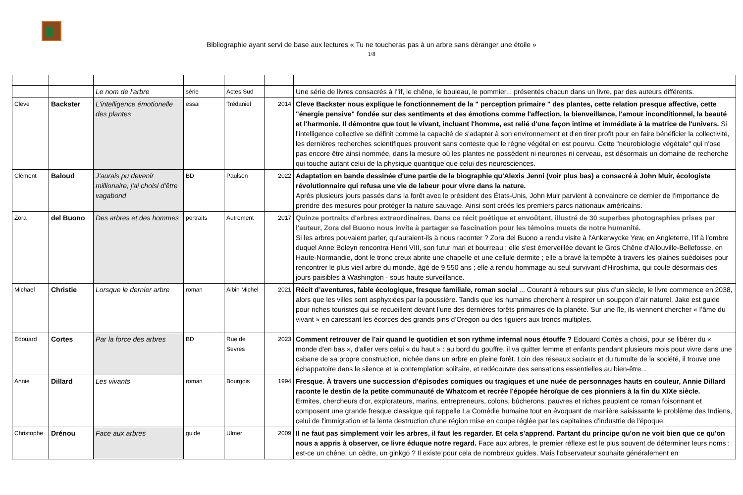Bibliographie ayant servi de base aux lectures « Tu ne toucheras pas à un arbre sans déranger une étoile »
1/8
| | | Le nom de l'arbre | série | Actes Sud | | Une série de livres consacrés à l’’if, le chêne, le bouleau, le pommier... présentés chacun dans un livre, par des auteurs différents. |
| Cleve | Backster | L'intelligence émotionelle des plantes | essai | Trédaniel | 2014 | Cleve Backster nous explique le fonctionnement de la " perception primaire " des plantes, cette relation presque affective, cette "énergie pensive" fondée sur des sentiments et des émotions comme l'affection, la bienveillance, l'amour inconditionnel, la beauté et l'harmonie. Il démontre que tout le vivant, incluant l'homme, est relié d'une façon intime et immédiate à la matrice de l'univers. Si l'intelligence collective se définit comme la capacité de s'adapter à son environnement et d'en tirer profit pour en faire bénéficier la collectivité, les dernières recherches scientifiques prouvent sans conteste que le règne végétal en est pourvu. Cette "neurobiologie végétale" qui n'ose pas encore être ainsi nommée, dans la mesure où les plantes ne possèdent ni neurones ni cerveau, est désormais un domaine de recherche qui touche autant celui de la physique quantique que celui des neurosciences. |
| Clément | Baloud | J'aurais pu devenir millionaire, j'ai choisi d'être vagabond | BD | Paulsen | 2022 | Adaptation en bande dessinée d'une partie de la biographie qu'Alexis Jenni (voir plus bas) a consacré à John Muir, écologiste révolutionnaire qui refusa une vie de labeur pour vivre dans la nature. Après plusieurs jours passés dans la forêt avec le président des États-Unis, John Muir parvient à convaincre ce dernier de l'importance de prendre des mesures pour protéger la nature sauvage. Ainsi sont créés les premiers parcs nationaux américains. |
| Zora | del Buono | Des arbres et des hommes | portraits | Autrement | 2017 | Quinze portraits d'arbres extraordinaires. Dans ce récit poétique et envoûtant, illustré de 30 superbes photographies prises par l'auteur, Zora del Buono nous invite à partager sa fascination pour les témoins muets de notre humanité. Si les arbres pouvaient parler, qu'auraient-ils à nous raconter ? Zora del Buono a rendu visite à l'Ankerwycke Yew, en Angleterre, l'if à l'ombre duquel Anne Boleyn rencontra Henri VIII, son futur mari et bourreau ; elle s'est émerveillée devant le Gros Chêne d'Allouville-Bellefosse, en Haute-Normandie, dont le tronc creux abrite une chapelle et une cellule dermite ; elle a bravé la tempête à travers les plaines suédoises pour rencontrer le plus vieil arbre du monde, âgé de 9 550 ans ; elle a rendu hommage au seul survivant d'Hiroshima, qui coule désormais des jours paisibles à Washington - sous haute surveillance. |
| Michael | Christie | Lorsque le dernier arbre | roman | Albin Michel | 2021 | Récit d’aventures, fable écologique, fresque familiale, roman social ... Courant à rebours sur plus d’un siècle, le livre commence en 2038, alors que les villes sont asphyxiées par la poussière. Tandis que les humains cherchent à respirer un soupçon d’air naturel, Jake est guide pour riches touristes qui se recueillent devant l’une des dernières forêts primaires de la planète. Sur une île, ils viennent chercher « l’âme du vivant » en caressant les écorces des grands pins d’Oregon ou des figuiers aux troncs multiples. |
| Edouard | Cortes | Par la force des arbres | BD | Rue de Sevres | 2023 | Comment retrouver de l'air quand le quotidien et son rythme infernal nous étouffe ? Edouard Cortès a choisi, pour se libérer du « monde d'en bas », d'aller vers celui « du haut » : au bord du gouffre, il va quitter femme et enfants pendant plusieurs mois pour vivre dans une cabane de sa propre construction, nichée dans un arbre en pleine forêt. Loin des réseaux sociaux et du tumulte de la société, il trouve une échappatoire dans le silence et la contemplation solitaire, et redécouvre des sensations essentielles au bien-être... |
| Annie | Dillard | Les vivants | roman | Bourgois | 1994 | Fresque. À travers une succession d'épisodes comiques ou tragiques et une nuée de personnages hauts en couleur, Annie Dillard raconte le destin de la petite communauté de Whatcom et recrée l'épopée héroïque de ces pionniers à la fin du XIXe siècle. Ermites, chercheurs d'or, explorateurs, marins, entrepreneurs, colons, bûcherons, pauvres et riches peuplent ce roman foisonnant et composent une grande fresque classique qui rappelle La Comédie humaine tout en évoquant de manière saisissante le problème des Indiens, celui de l'immigration et la lente destruction d'une région mise en coupe réglée par les capitaines d'industrie de l'époque. |
| Christophe | Drénou | Face aux arbres | guide | Ulmer | 2009 | Il ne faut pas simplement voir les arbres, il faut les regarder. Et cela s'apprend. Partant du principe qu'on ne voit bien que ce qu'on nous a appris à observer, ce livre éduque notre regard. Face aux arbres, le premier réflexe est le plus souvent de déterminer leurs noms : est-ce un chêne, un cèdre, un ginkgo ? Il existe pour cela de nombreux guides. Mais l'observateur souhaite généralement en |